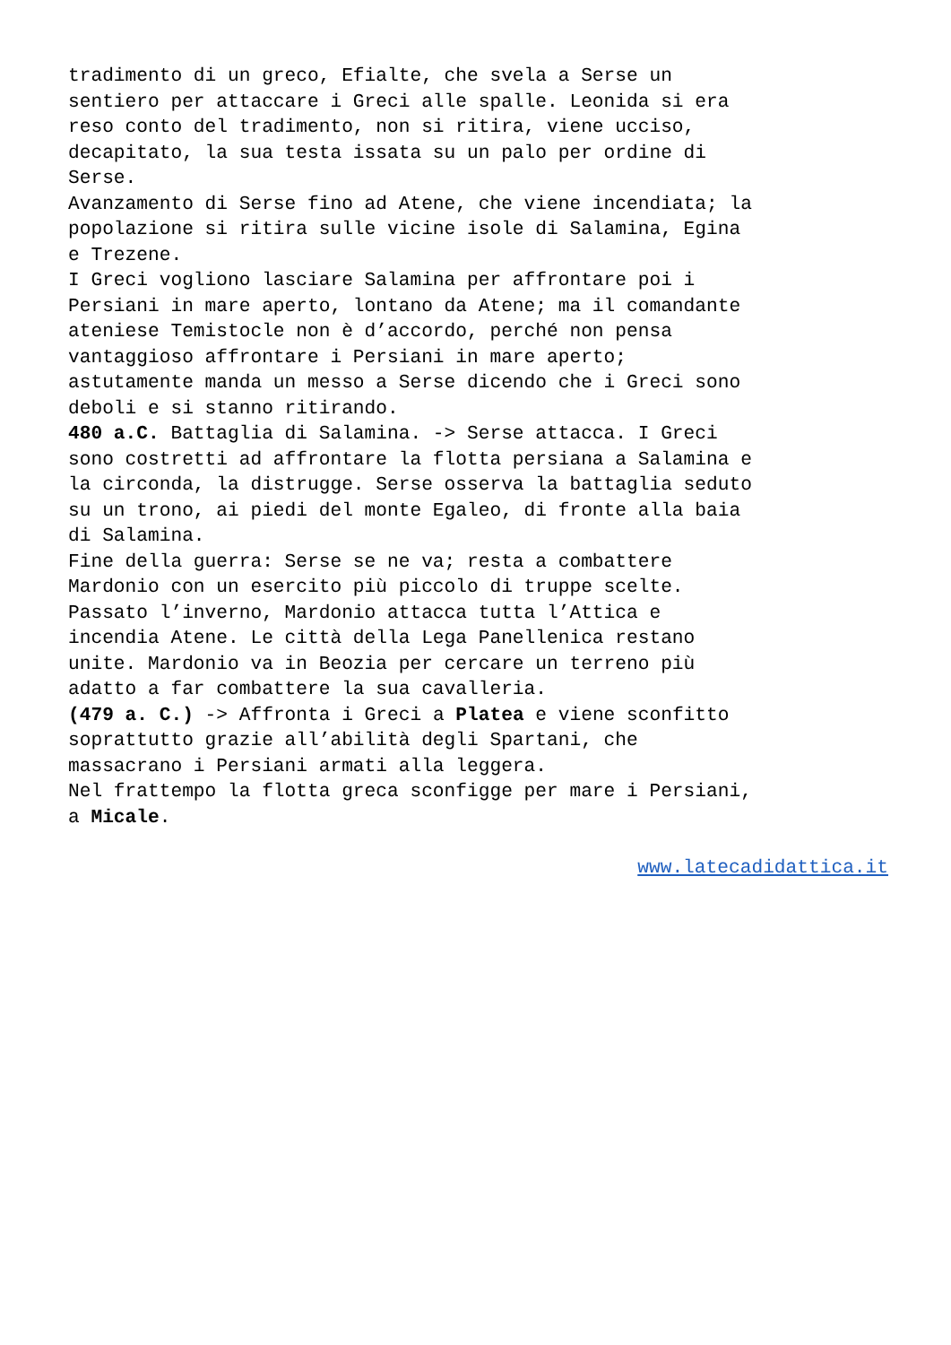tradimento di un greco, Efialte, che svela a Serse un sentiero per attaccare i Greci alle spalle. Leonida si era reso conto del tradimento, non si ritira, viene ucciso, decapitato, la sua testa issata su un palo per ordine di Serse. Avanzamento di Serse fino ad Atene, che viene incendiata; la popolazione si ritira sulle vicine isole di Salamina, Egina e Trezene. I Greci vogliono lasciare Salamina per affrontare poi i Persiani in mare aperto, lontano da Atene; ma il comandante ateniese Temistocle non è d’accordo, perché non pensa vantaggioso affrontare i Persiani in mare aperto; astutamente manda un messo a Serse dicendo che i Greci sono deboli e si stanno ritirando. 480 a.C. Battaglia di Salamina. -> Serse attacca. I Greci sono costretti ad affrontare la flotta persiana a Salamina e la circonda, la distrugge. Serse osserva la battaglia seduto su un trono, ai piedi del monte Egaleo, di fronte alla baia di Salamina. Fine della guerra: Serse se ne va; resta a combattere Mardonio con un esercito più piccolo di truppe scelte. Passato l’inverno, Mardonio attacca tutta l’Attica e incendia Atene. Le città della Lega Panellenica restano unite. Mardonio va in Beozia per cercare un terreno più adatto a far combattere la sua cavalleria. (479 a. C.) -> Affronta i Greci a Platea e viene sconfitto soprattutto grazie all’abilità degli Spartani, che massacrano i Persiani armati alla leggera. Nel frattempo la flotta greca sconfigge per mare i Persiani, a Micale.
www.latecadidattica.it